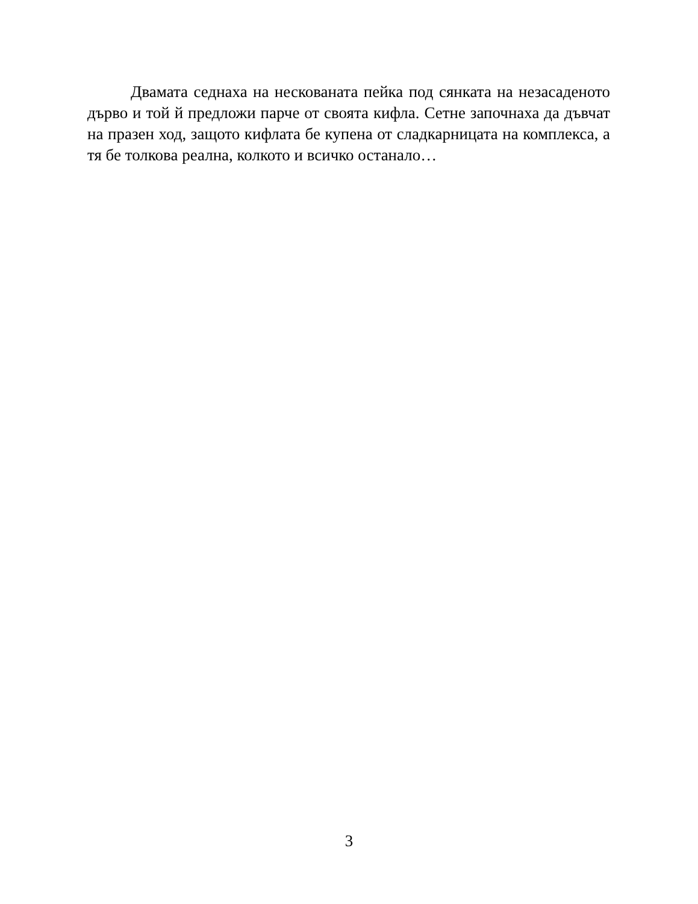Двамата седнаха на нескованата пейка под сянката на незасаденото дърво и той й предложи парче от своята кифла. Сетне започнаха да дъвчат на празен ход, защото кифлата бе купена от сладкарницата на комплекса, а тя бе толкова реална, колкото и всичко останало…
3